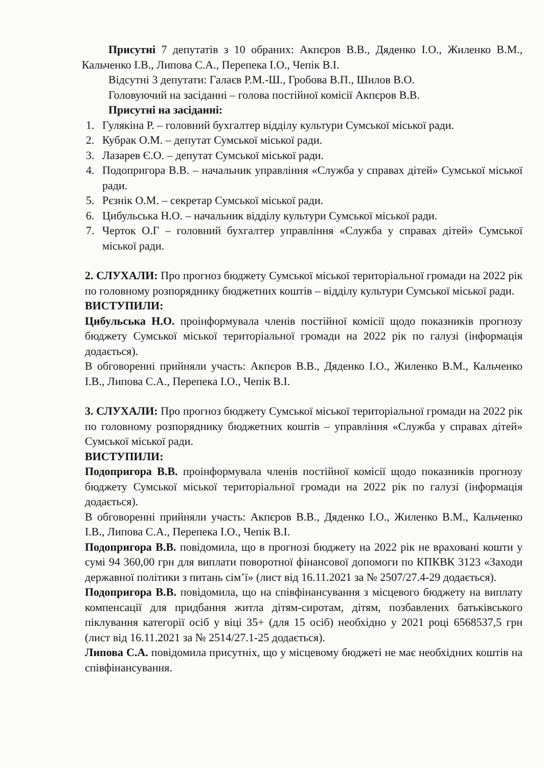Присутні 7 депутатів з 10 обраних: Акпєров В.В., Дяденко І.О., Жиленко В.М., Кальченко І.В., Липова С.А., Перепека І.О., Чепік В.І.
Відсутні 3 депутати: Галаєв Р.М.-Ш., Гробова В.П., Шилов В.О.
Головуючий на засіданні – голова постійної комісії Акпєров В.В.
Присутні на засіданні:
1. Гулякіна Р. – головний бухгалтер відділу культури Сумської міської ради.
2. Кубрак О.М. – депутат Сумської міської ради.
3. Лазарев Є.О. – депутат Сумської міської ради.
4. Подопригора В.В. – начальник управління «Служба у справах дітей» Сумської міської ради.
5. Рєзнік О.М. – секретар Сумської міської ради.
6. Цибульська Н.О. – начальник відділу культури Сумської міської ради.
7. Черток О.Г – головний бухгалтер управління «Служба у справах дітей» Сумської міської ради.
2. СЛУХАЛИ: Про прогноз бюджету Сумської міської територіальної громади на 2022 рік по головному розпоряднику бюджетних коштів – відділу культури Сумської міської ради.
ВИСТУПИЛИ:
Цибульська Н.О. проінформувала членів постійної комісії щодо показників прогнозу бюджету Сумської міської територіальної громади на 2022 рік по галузі (інформація додається).
В обговоренні прийняли участь: Акпєров В.В., Дяденко І.О., Жиленко В.М., Кальченко І.В., Липова С.А., Перепека І.О., Чепік В.І.
3. СЛУХАЛИ: Про прогноз бюджету Сумської міської територіальної громади на 2022 рік по головному розпоряднику бюджетних коштів – управління «Служба у справах дітей» Сумської міської ради.
ВИСТУПИЛИ:
Подопригора В.В. проінформувала членів постійної комісії щодо показників прогнозу бюджету Сумської міської територіальної громади на 2022 рік по галузі (інформація додається).
В обговоренні прийняли участь: Акпєров В.В., Дяденко І.О., Жиленко В.М., Кальченко І.В., Липова С.А., Перепека І.О., Чепік В.І.
Подопригора В.В. повідомила, що в прогнозі бюджету на 2022 рік не враховані кошти у сумі 94 360,00 грн для виплати поворотної фінансової допомоги по КПКВК 3123 «Заходи державної політики з питань сім’ї» (лист від 16.11.2021 за № 2507/27.4-29 додається).
Подопригора В.В. повідомила, що на співфінансування з місцевого бюджету на виплату компенсації для придбання житла дітям-сиротам, дітям, позбавлених батьківського піклування категорії осіб у віці 35+ (для 15 осіб) необхідно у 2021 році 6568537,5 грн (лист від 16.11.2021 за № 2514/27.1-25 додається).
Липова С.А. повідомила присутніх, що у місцевому бюджеті не має необхідних коштів на співфінансування.